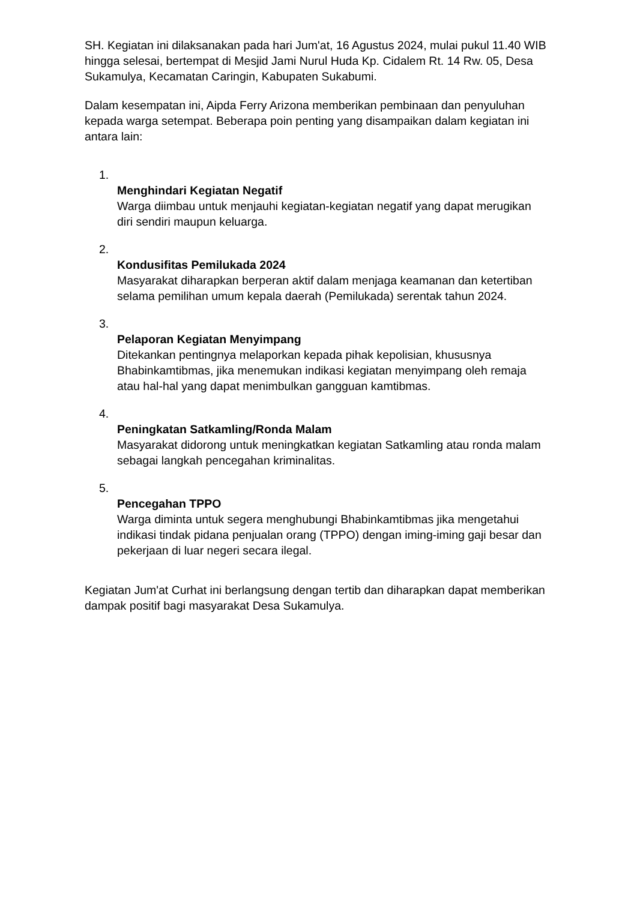SH. Kegiatan ini dilaksanakan pada hari Jum'at, 16 Agustus 2024, mulai pukul 11.40 WIB hingga selesai, bertempat di Mesjid Jami Nurul Huda Kp. Cidalem Rt. 14 Rw. 05, Desa Sukamulya, Kecamatan Caringin, Kabupaten Sukabumi.
Dalam kesempatan ini, Aipda Ferry Arizona memberikan pembinaan dan penyuluhan kepada warga setempat. Beberapa poin penting yang disampaikan dalam kegiatan ini antara lain:
1.
Menghindari Kegiatan Negatif
Warga diimbau untuk menjauhi kegiatan-kegiatan negatif yang dapat merugikan diri sendiri maupun keluarga.
2.
Kondusifitas Pemilukada 2024
Masyarakat diharapkan berperan aktif dalam menjaga keamanan dan ketertiban selama pemilihan umum kepala daerah (Pemilukada) serentak tahun 2024.
3.
Pelaporan Kegiatan Menyimpang
Ditekankan pentingnya melaporkan kepada pihak kepolisian, khususnya Bhabinkamtibmas, jika menemukan indikasi kegiatan menyimpang oleh remaja atau hal-hal yang dapat menimbulkan gangguan kamtibmas.
4.
Peningkatan Satkamling/Ronda Malam
Masyarakat didorong untuk meningkatkan kegiatan Satkamling atau ronda malam sebagai langkah pencegahan kriminalitas.
5.
Pencegahan TPPO
Warga diminta untuk segera menghubungi Bhabinkamtibmas jika mengetahui indikasi tindak pidana penjualan orang (TPPO) dengan iming-iming gaji besar dan pekerjaan di luar negeri secara ilegal.
Kegiatan Jum'at Curhat ini berlangsung dengan tertib dan diharapkan dapat memberikan dampak positif bagi masyarakat Desa Sukamulya.